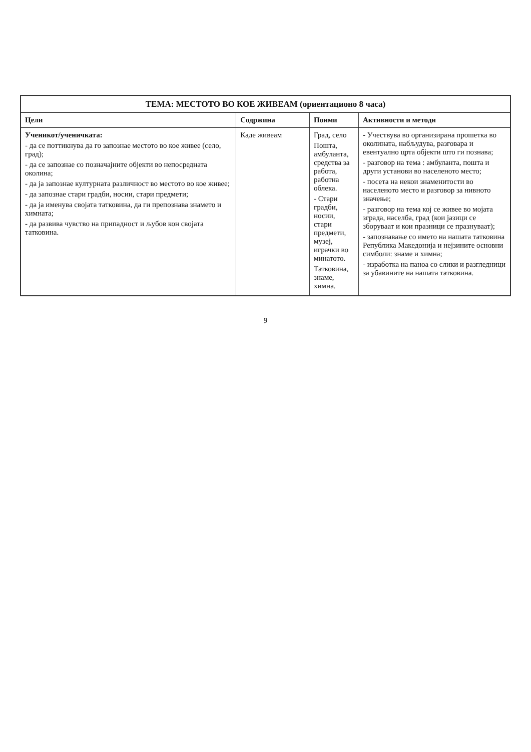| ТЕМА: МЕСТОТО ВО КОЕ ЖИВЕАМ (ориентационо 8 часа) | | | |
| --- | --- | --- | --- |
| Цели | Содржина | Поими | Активности и методи |
| Ученикот/ученичката: - да се поттикнува да го запознае местото во кое живее (село, град); - да се запознае со позначајните објекти во непосредната околина; - да ја запознае културната различност во местото во кое живее; - да запознае стари градби, носии, стари предмети; - да ја именува својата татковина, да ги препознава знамето и химната; - да развива чувство на припадност и љубов кон својата татковина. | Каде живеам | Град, село Пошта, амбуланта, средства за работа, работна облека. - Стари градби, носии, стари предмети, музеј, играчки во минатото. Татковина, знаме, химна. | - Учествува во организирана прошетка во околината, набљудува, разговара и евентуално црта објекти што ги познава; - разговор на тема : амбуланта, пошта и други установи во населеното место; - посета на некои знаменитости во населеното место и разговор за нивното значење; - разговор на тема кој се живее во мојата зграда, населба, град (кои јазици се зборуваат и кои празници се празнуваат); - запознавање со името на нашата татковина Република Македонија и нејзините основни симболи: знаме и химна; - изработка на паноа со слики и разгледници за убавините на нашата татковина. |
9